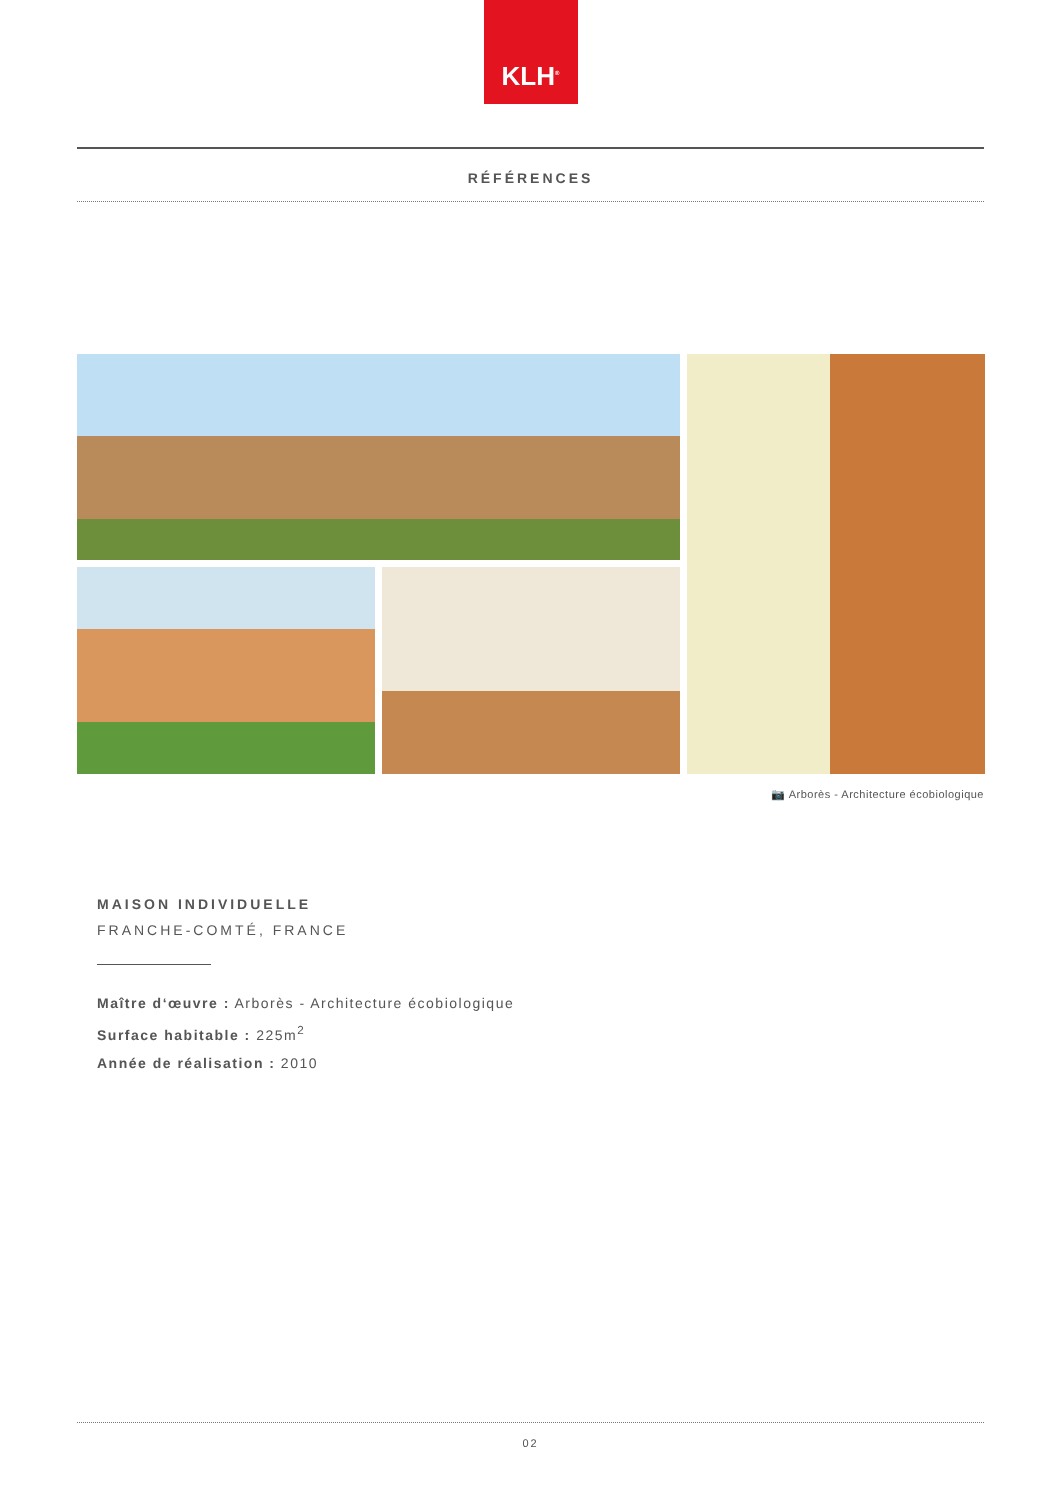KLH<sup>®</sup>
RÉFÉRENCES
📷 Arborès - Architecture écobiologique
MAISON INDIVIDUELLE
FRANCHE-COMTÉ, FRANCE
Maître d‘œuvre : Arborès - Architecture écobiologique
Surface habitable : 225m<sup>2</sup>
Année de réalisation : 2010
02